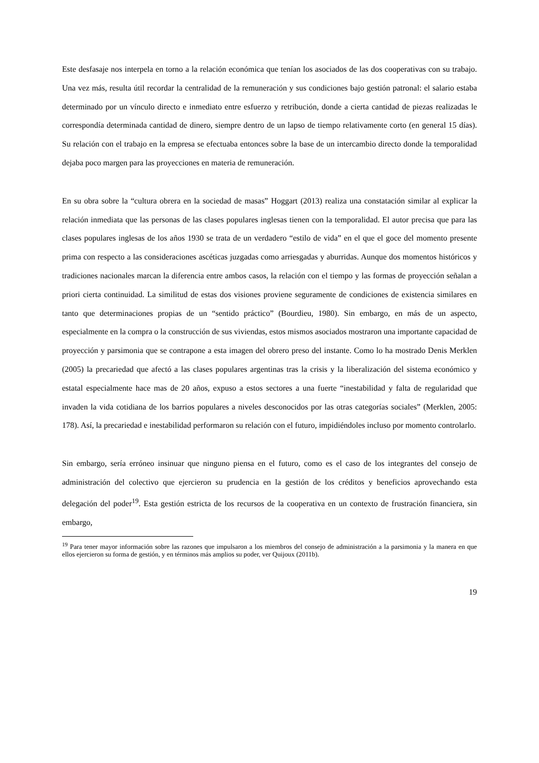Este desfasaje nos interpela en torno a la relación económica que tenían los asociados de las dos cooperativas con su trabajo. Una vez más, resulta útil recordar la centralidad de la remuneración y sus condiciones bajo gestión patronal: el salario estaba determinado por un vínculo directo e inmediato entre esfuerzo y retribución, donde a cierta cantidad de piezas realizadas le correspondía determinada cantidad de dinero, siempre dentro de un lapso de tiempo relativamente corto (en general 15 días). Su relación con el trabajo en la empresa se efectuaba entonces sobre la base de un intercambio directo donde la temporalidad dejaba poco margen para las proyecciones en materia de remuneración.
En su obra sobre la “cultura obrera en la sociedad de masas” Hoggart (2013) realiza una constatación similar al explicar la relación inmediata que las personas de las clases populares inglesas tienen con la temporalidad. El autor precisa que para las clases populares inglesas de los años 1930 se trata de un verdadero “estilo de vida” en el que el goce del momento presente prima con respecto a las consideraciones ascéticas juzgadas como arriesgadas y aburridas. Aunque dos momentos históricos y tradiciones nacionales marcan la diferencia entre ambos casos, la relación con el tiempo y las formas de proyección señalan a priori cierta continuidad. La similitud de estas dos visiones proviene seguramente de condiciones de existencia similares en tanto que determinaciones propias de un “sentido práctico” (Bourdieu, 1980). Sin embargo, en más de un aspecto, especialmente en la compra o la construcción de sus viviendas, estos mismos asociados mostraron una importante capacidad de proyección y parsimonia que se contrapone a esta imagen del obrero preso del instante. Como lo ha mostrado Denis Merklen (2005) la precariedad que afectó a las clases populares argentinas tras la crisis y la liberalización del sistema económico y estatal especialmente hace mas de 20 años, expuso a estos sectores a una fuerte “inestabilidad y falta de regularidad que invaden la vida cotidiana de los barrios populares a niveles desconocidos por las otras categorías sociales” (Merklen, 2005: 178). Así, la precariedad e inestabilidad performaron su relación con el futuro, impidiéndoles incluso por momento controlarlo.
Sin embargo, sería erróneo insinuar que ninguno piensa en el futuro, como es el caso de los integrantes del consejo de administración del colectivo que ejercieron su prudencia en la gestión de los créditos y beneficios aprovechando esta delegación del poder<sup>19</sup>. Esta gestión estricta de los recursos de la cooperativa en un contexto de frustración financiera, sin embargo,
<sup>19</sup> Para tener mayor información sobre las razones que impulsaron a los miembros del consejo de administración a la parsimonia y la manera en que ellos ejercieron su forma de gestión, y en términos más amplios su poder, ver Quijoux (2011b).
19